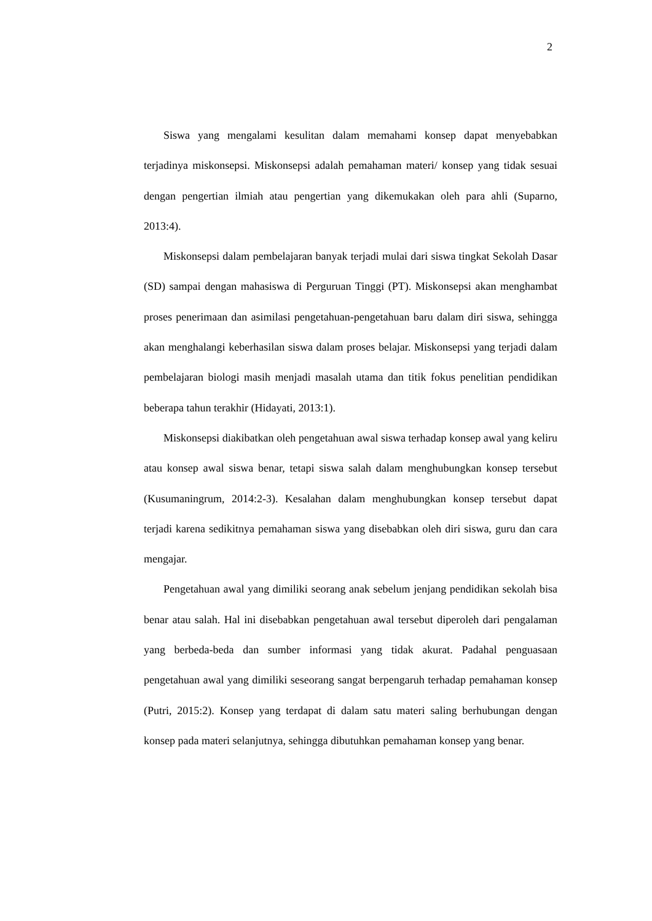2
Siswa yang mengalami kesulitan dalam memahami konsep dapat menyebabkan terjadinya miskonsepsi. Miskonsepsi adalah pemahaman materi/ konsep yang tidak sesuai dengan pengertian ilmiah atau pengertian yang dikemukakan oleh para ahli (Suparno, 2013:4).
Miskonsepsi dalam pembelajaran banyak terjadi mulai dari siswa tingkat Sekolah Dasar (SD) sampai dengan mahasiswa di Perguruan Tinggi (PT). Miskonsepsi akan menghambat proses penerimaan dan asimilasi pengetahuan-pengetahuan baru dalam diri siswa, sehingga akan menghalangi keberhasilan siswa dalam proses belajar. Miskonsepsi yang terjadi dalam pembelajaran biologi masih menjadi masalah utama dan titik fokus penelitian pendidikan beberapa tahun terakhir (Hidayati, 2013:1).
Miskonsepsi diakibatkan oleh pengetahuan awal siswa terhadap konsep awal yang keliru atau konsep awal siswa benar, tetapi siswa salah dalam menghubungkan konsep tersebut (Kusumaningrum, 2014:2-3). Kesalahan dalam menghubungkan konsep tersebut dapat terjadi karena sedikitnya pemahaman siswa yang disebabkan oleh diri siswa, guru dan cara mengajar.
Pengetahuan awal yang dimiliki seorang anak sebelum jenjang pendidikan sekolah bisa benar atau salah. Hal ini disebabkan pengetahuan awal tersebut diperoleh dari pengalaman yang berbeda-beda dan sumber informasi yang tidak akurat. Padahal penguasaan pengetahuan awal yang dimiliki seseorang sangat berpengaruh terhadap pemahaman konsep (Putri, 2015:2). Konsep yang terdapat di dalam satu materi saling berhubungan dengan konsep pada materi selanjutnya, sehingga dibutuhkan pemahaman konsep yang benar.